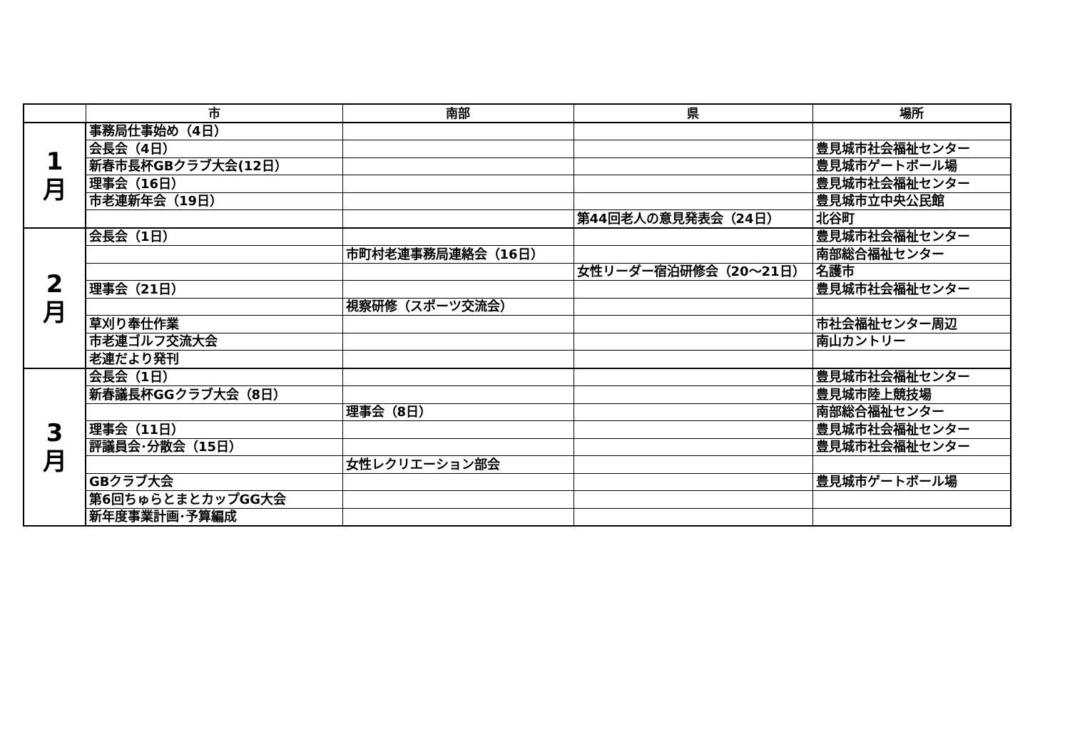| | 市 | 南部 | 県 | 場所 |
| --- | --- | --- | --- | --- |
| 1 月 | 事務局仕事始め（4日） | | | |
| | 会長会（4日） | | | 豊見城市社会福祉センター |
| | 新春市長杯GBクラブ大会(12日） | | | 豊見城市ゲートボール場 |
| | 理事会（16日） | | | 豊見城市社会福祉センター |
| | 市老連新年会（19日） | | | 豊見城市立中央公民館 |
| | | | 第44回老人の意見発表会（24日） | 北谷町 |
| 2 月 | 会長会（1日） | | | 豊見城市社会福祉センター |
| | | 市町村老連事務局連絡会（16日） | | 南部総合福祉センター |
| | | | 女性リーダー宿泊研修会（20～21日） | 名護市 |
| | 理事会（21日） | | | 豊見城市社会福祉センター |
| | | 視察研修（スポーツ交流会） | | |
| | 草刈り奉仕作業 | | | 市社会福祉センター周辺 |
| | 市老連ゴルフ交流大会 | | | 南山カントリー |
| | 老連だより発刊 | | | |
| 3 月 | 会長会（1日） | | | 豊見城市社会福祉センター |
| | 新春議長杯GGクラブ大会（8日） | | | 豊見城市陸上競技場 |
| | | 理事会（8日） | | 南部総合福祉センター |
| | 理事会（11日） | | | 豊見城市社会福祉センター |
| | 評議員会･分散会（15日） | | | 豊見城市社会福祉センター |
| | | 女性レクリエーション部会 | | |
| | GBクラブ大会 | | | 豊見城市ゲートボール場 |
| | 第6回ちゅらとまとカップGG大会 | | | |
| | 新年度事業計画･予算編成 | | | |